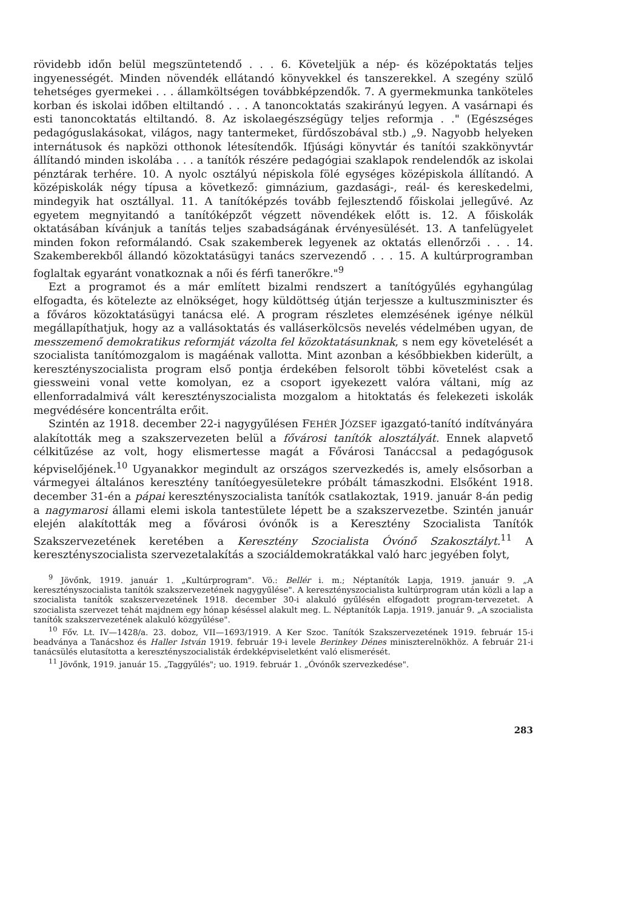rövidebb időn belül megszüntetendő . . . 6. Követeljük a nép- és középoktatás teljes ingyenességét. Minden növendék ellátandó könyvekkel és tanszerekkel. A szegény szülő tehetséges gyermekei . . . államköltségen továbbképzendők. 7. A gyermekmunka tanköteles korban és iskolai időben eltiltandó . . . A tanoncoktatás szakirányú legyen. A vasárnapi és esti tanoncoktatás eltiltandó. 8. Az iskolaegészségügy teljes reformja . ." (Egészséges pedagóguslakásokat, világos, nagy tantermeket, fürdőszobával stb.) „9. Nagyobb helyeken internátusok és napközi otthonok létesítendők. Ifjúsági könyvtár és tanítói szakkönyvtár állítandó minden iskolába . . . a tanítók részére pedagógiai szaklapok rendelendők az iskolai pénztárak terhére. 10. A nyolc osztályú népiskola fölé egységes középiskola állítandó. A középiskolák négy típusa a következő: gimnázium, gazdasági-, reál- és kereskedelmi, mindegyik hat osztállyal. 11. A tanítóképzés tovább fejlesztendő főiskolai jellegűvé. Az egyetem megnyitandó a tanítóképzőt végzett növendékek előtt is. 12. A főiskolák oktatásában kívánjuk a tanítás teljes szabadságának érvényesülését. 13. A tanfelügyelet minden fokon reformálandó. Csak szakemberek legyenek az oktatás ellenőrzői . . . 14. Szakemberekből állandó közoktatásügyi tanács szervezendő . . . 15. A kultúrprogramban foglaltak egyaránt vonatkoznak a női és férfi tanerőkre."<sup>9</sup>
Ezt a programot és a már említett bizalmi rendszert a tanítógyűlés egyhangúlag elfogadta, és kötelezte az elnökséget, hogy küldöttség útján terjessze a kultuszminiszter és a főváros közoktatásügyi tanácsa elé. A program részletes elemzésének igénye nélkül megállapíthatjuk, hogy az a vallásoktatás és valláserkölcsös nevelés védelmében ugyan, de messzemenő demokratikus reformját vázolta fel közoktatásunknak, s nem egy követelését a szocialista tanítómozgalom is magáénak vallotta. Mint azonban a későbbiekben kiderült, a keresztényszocialista program első pontja érdekében felsorolt többi követelést csak a giessweini vonal vette komolyan, ez a csoport igyekezett valóra váltani, míg az ellenforradalmivá vált keresztényszocialista mozgalom a hitoktatás és felekezeti iskolák megvédésére koncentrálta erőit.
Szintén az 1918. december 22-i nagygyűlésen FEHÉR JÓZSEF igazgató-tanító indítványára alakították meg a szakszervezeten belül a fővárosi tanítók alosztályát. Ennek alapvető célkitűzése az volt, hogy elismertesse magát a Fővárosi Tanáccsal a pedagógusok képviselőjének.<sup>10</sup> Ugyanakkor megindult az országos szervezkedés is, amely elsősorban a vármegyei általános keresztény tanítóegyesületekre próbált támaszkodni. Elsőként 1918. december 31-én a pápai keresztényszocialista tanítók csatlakoztak, 1919. január 8-án pedig a nagymarosi állami elemi iskola tantestülete lépett be a szakszervezetbe. Szintén január elején alakították meg a fővárosi óvónők is a Keresztény Szocialista Tanítók Szakszervezetének keretében a Keresztény Szocialista Óvónő Szakosztályt.<sup>11</sup> A keresztényszocialista szervezetalakítás a szociáldemokratákkal való harc jegyében folyt,
<sup>9</sup> Jövőnk, 1919. január 1. „Kultúrprogram". Vö.: Bellér i. m.; Néptanítók Lapja, 1919. január 9. „A keresztényszocialista tanítók szakszervezetének nagygyűlése". A keresztényszocialista kultúrprogram után közli a lap a szocialista tanítók szakszervezetének 1918. december 30-i alakuló gyűlésén elfogadott program-tervezetet. A szocialista szervezet tehát majdnem egy hónap késéssel alakult meg. L. Néptanítók Lapja. 1919. január 9. „A szocialista tanítók szakszervezetének alakuló közgyűlése".
<sup>10</sup> Főv. Lt. IV—1428/a. 23. doboz, VII—1693/1919. A Ker Szoc. Tanítók Szakszervezetének 1919. február 15-i beadványa a Tanácshoz és Haller István 1919. február 19-i levele Berinkey Dénes miniszterelnökhöz. A február 21-i tanácsülés elutasította a keresztényszocialisták érdekképviseletként való elismerését.
<sup>11</sup> Jövőnk, 1919. január 15. „Taggyűlés"; uo. 1919. február 1. „Óvónők szervezkedése".
283